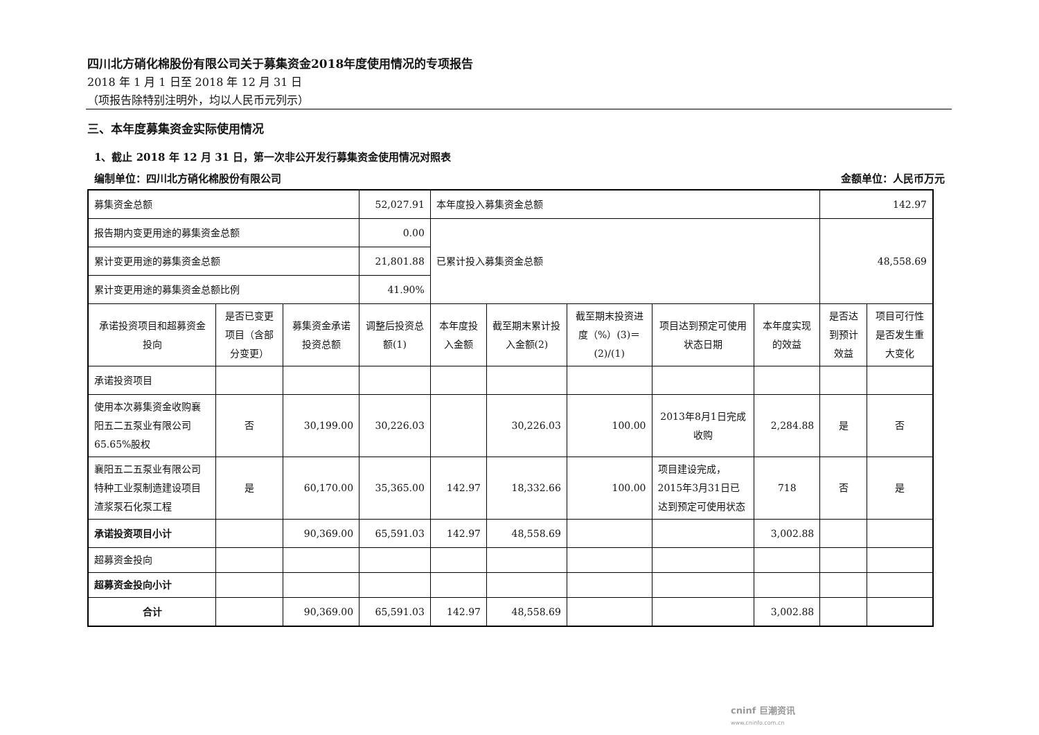四川北方硝化棉股份有限公司关于募集资金2018年度使用情况的专项报告
2018 年 1 月 1 日至 2018 年 12 月 31 日
（项报告除特别注明外，均以人民币元列示）
三、本年度募集资金实际使用情况
1、截止 2018 年 12 月 31 日，第一次非公开发行募集资金使用情况对照表
编制单位：四川北方硝化棉股份有限公司 金额单位：人民币万元
| 募集资金总额 | | | 52,027.91 | 本年度投入募集资金总额 | | | | | 142.97 | |
| 报告期内变更用途的募集资金总额 | | | 0.00 | 已累计投入募集资金总额 | | | | | 48,558.69 | |
| 累计变更用途的募集资金总额 | | | 21,801.88 | | | | | | | |
| 累计变更用途的募集资金总额比例 | | | 41.90% | | | | | | | |
| 承诺投资项目和超募资金投向 | 是否已变更项目（含部分变更） | 募集资金承诺投资总额 | 调整后投资总额(1) | 本年度投入金额 | 截至期末累计投入金额(2) | 截至期末投资进度（%）(3)＝(2)/(1) | 项目达到预定可使用状态日期 | 本年度实现的效益 | 是否达到预计效益 | 项目可行性是否发生重大变化 |
| 承诺投资项目 | | | | | | | | | | |
| 使用本次募集资金收购襄阳五二五泵业有限公司65.65%股权 | 否 | 30,199.00 | 30,226.03 | | 30,226.03 | 100.00 | 2013年8月1日完成收购 | 2,284.88 | 是 | 否 |
| 襄阳五二五泵业有限公司特种工业泵制造建设项目渣浆泵石化泵工程 | 是 | 60,170.00 | 35,365.00 | 142.97 | 18,332.66 | 100.00 | 项目建设完成，2015年3月31日已达到预定可使用状态 | 718 | 否 | 是 |
| 承诺投资项目小计 | | 90,369.00 | 65,591.03 | 142.97 | 48,558.69 | | | 3,002.88 | | |
| 超募资金投向 | | | | | | | | | | |
| 超募资金投向小计 | | | | | | | | | | |
| 合计 | | 90,369.00 | 65,591.03 | 142.97 | 48,558.69 | | | 3,002.88 | | |
cninf 巨潮资讯
www.cninfo.com.cn